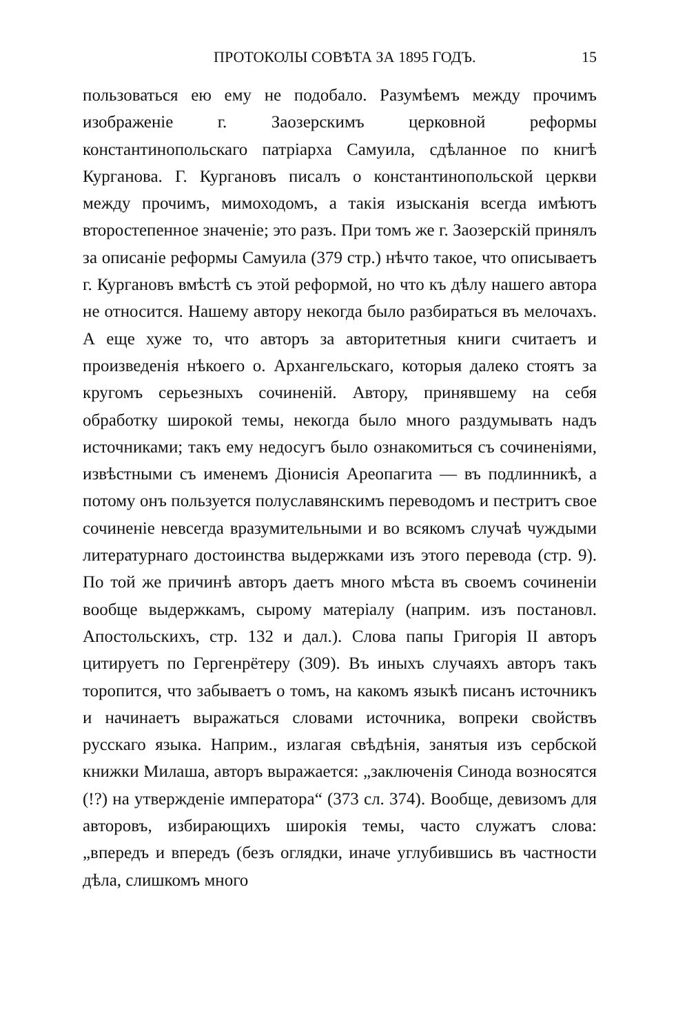ПРОТОКОЛЫ СОВѢТА ЗА 1895 ГОДЪ. 15
пользоваться ею ему не подобало. Разумѣемъ между прочимъ изображеніе г. Заозерскимъ церковной реформы константинопольскаго патріарха Самуила, сдѣланное по книгѣ Курганова. Г. Кургановъ писалъ о константинопольской церкви между прочимъ, мимоходомъ, а такія изысканія всегда имѣютъ второстепенное значеніе; это разъ. При томъ же г. Заозерскій принялъ за описаніе реформы Самуила (379 стр.) нѣчто такое, что описываетъ г. Кургановъ вмѣстѣ съ этой реформой, но что къ дѣлу нашего автора не относится. Нашему автору некогда было разбираться въ мелочахъ. А еще хуже то, что авторъ за авторитетныя книги считаетъ и произведенія нѣкоего о. Архангельскаго, которыя далеко стоятъ за кругомъ серьезныхъ сочиненій. Автору, принявшему на себя обработку широкой темы, некогда было много раздумывать надъ источниками; такъ ему недосугъ было ознакомиться съ сочиненіями, извѣстными съ именемъ Діонисія Ареопагита — въ подлинникѣ, а потому онъ пользуется полуславянскимъ переводомъ и пестритъ свое сочиненіе невсегда вразумительными и во всякомъ случаѣ чуждыми литературнаго достоинства выдержками изъ этого перевода (стр. 9). По той же причинѣ авторъ даетъ много мѣста въ своемъ сочиненіи вообще выдержкамъ, сырому матеріалу (наприм. изъ постановл. Апостольскихъ, стр. 132 и дал.). Слова папы Григорія II авторъ цитируетъ по Гергенрётеру (309). Въ иныхъ случаяхъ авторъ такъ торопится, что забываетъ о томъ, на какомъ языкѣ писанъ источникъ и начинаетъ выражаться словами источника, вопреки свойствъ русскаго языка. Наприм., излагая свѣдѣнія, занятыя изъ сербской книжки Милаша, авторъ выражается: „заключенія Синода возносятся (!?) на утвержденіе императора“ (373 сл. 374). Вообще, девизомъ для авторовъ, избирающихъ широкія темы, часто служатъ слова: „впередъ и впередъ (безъ оглядки, иначе углубившись въ частности дѣла, слишкомъ много